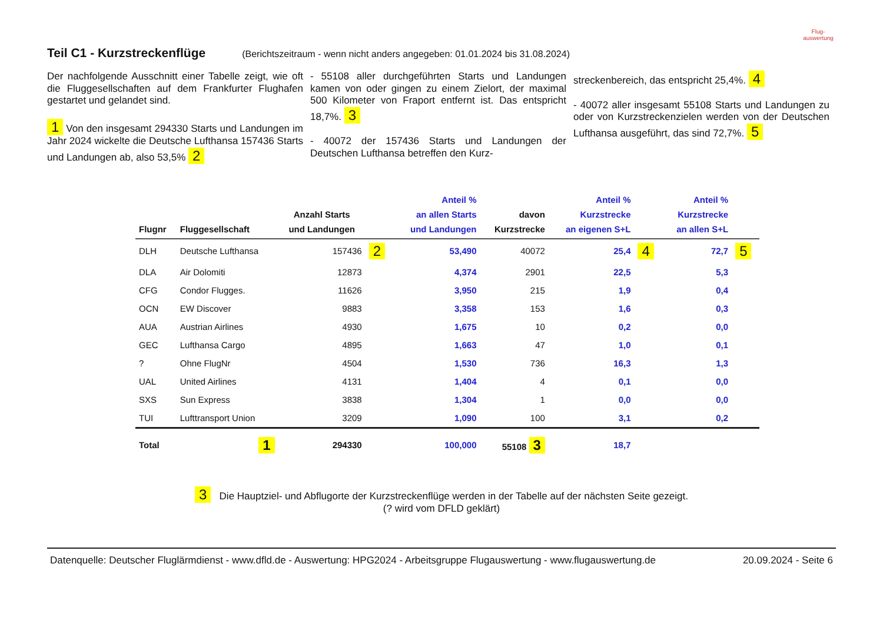Flug-
auswertung
Teil C1 - Kurzstreckenflüge
(Berichtszeitraum - wenn nicht anders angegeben: 01.01.2024 bis 31.08.2024)
Der nachfolgende Ausschnitt einer Tabelle zeigt, wie oft die Fluggesellschaften auf dem Frankfurter Flughafen gestartet und gelandet sind.
1 Von den insgesamt 294330 Starts und Landungen im Jahr 2024 wickelte die Deutsche Lufthansa 157436 Starts und Landungen ab, also 53,5% 2
- 55108 aller durchgeführten Starts und Landungen kamen von oder gingen zu einem Zielort, der maximal 500 Kilometer von Fraport entfernt ist. Das entspricht 18,7%. 3
- 40072 der 157436 Starts und Landungen der Deutschen Lufthansa betreffen den Kurz-
streckenbereich, das entspricht 25,4%. 4
- 40072 aller insgesamt 55108 Starts und Landungen zu oder von Kurzstreckenzielen werden von der Deutschen Lufthansa ausgeführt, das sind 72,7%. 5
| Flugnr | Fluggesellschaft | Anzahl Starts und Landungen | | Anteil % an allen Starts und Landungen | davon Kurzstrecke | Anteil % Kurzstrecke an eigenen S+L | | Anteil % Kurzstrecke an allen S+L | |
| --- | --- | --- | --- | --- | --- | --- | --- | --- | --- |
| DLH | Deutsche Lufthansa | 157436 | 2 | 53,490 | 40072 | 25,4 | 4 | 72,7 | 5 |
| DLA | Air Dolomiti | 12873 | | 4,374 | 2901 | 22,5 | | 5,3 | |
| CFG | Condor Flugges. | 11626 | | 3,950 | 215 | 1,9 | | 0,4 | |
| OCN | EW Discover | 9883 | | 3,358 | 153 | 1,6 | | 0,3 | |
| AUA | Austrian Airlines | 4930 | | 1,675 | 10 | 0,2 | | 0,0 | |
| GEC | Lufthansa Cargo | 4895 | | 1,663 | 47 | 1,0 | | 0,1 | |
| ? | Ohne FlugNr | 4504 | | 1,530 | 736 | 16,3 | | 1,3 | |
| UAL | United Airlines | 4131 | | 1,404 | 4 | 0,1 | | 0,0 | |
| SXS | Sun Express | 3838 | | 1,304 | 1 | 0,0 | | 0,0 | |
| TUI | Lufttransport Union | 3209 | | 1,090 | 100 | 3,1 | | 0,2 | |
| Total | 1 | 294330 | | 100,000 | 55108 3 | 18,7 | | | |
3 Die Hauptziel- und Abflugorte der Kurzstreckenflüge werden in der Tabelle auf der nächsten Seite gezeigt.
(? wird vom DFLD geklärt)
Datenquelle: Deutscher Fluglärmdienst - www.dfld.de - Auswertung: HPG2024 - Arbeitsgruppe Flugauswertung - www.flugauswertung.de 20.09.2024 - Seite 6